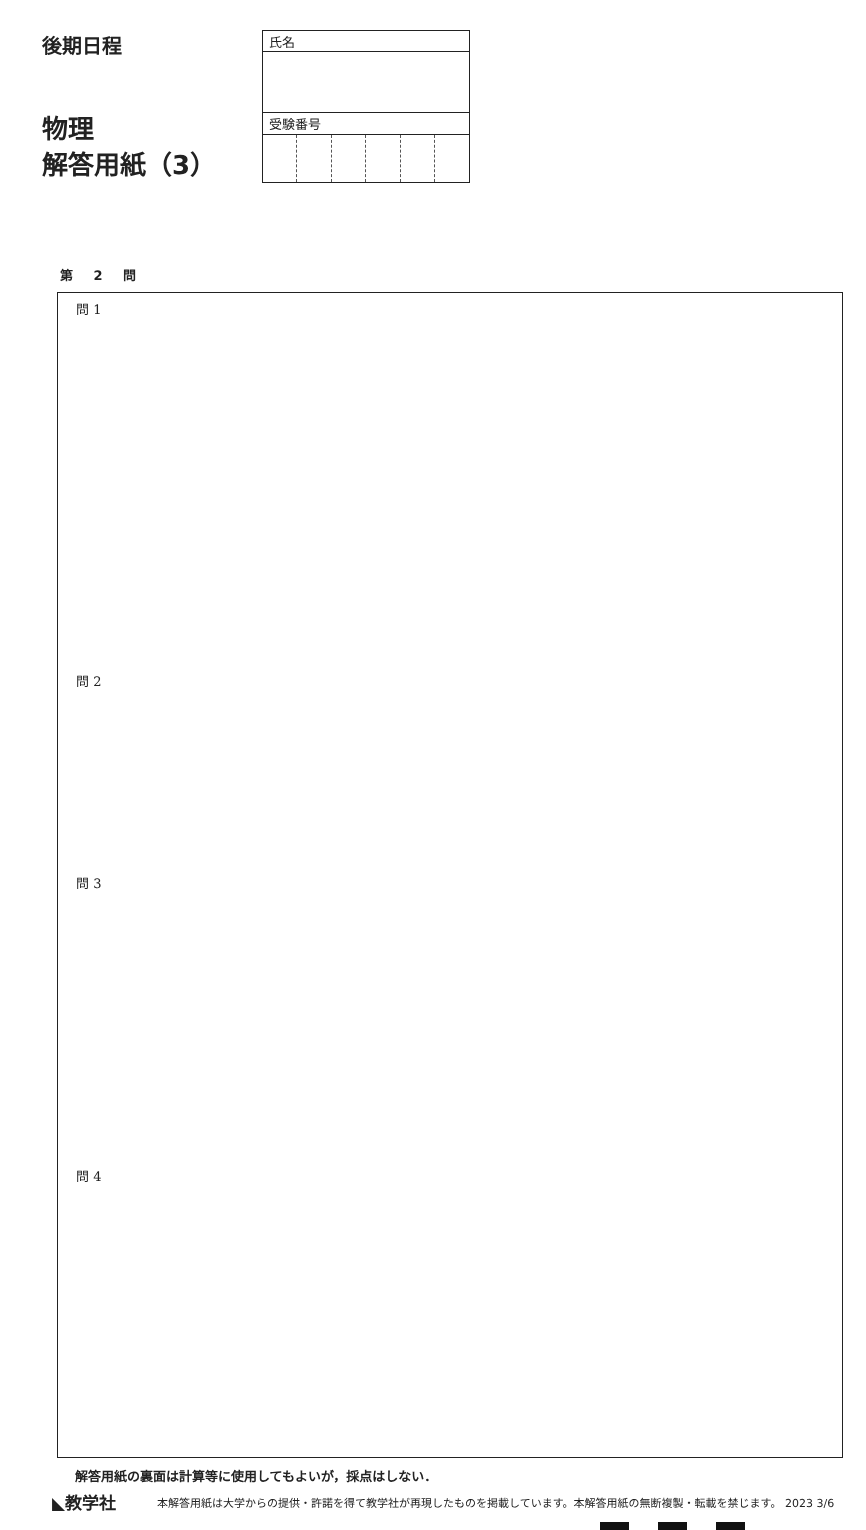後期日程
物理
解答用紙（3）
| 氏名 | | | | | |
| 受験番号 | | | | | |
第 2 問
問 1
問 2
問 3
問 4
解答用紙の裏面は計算等に使用してもよいが，採点はしない．
◣教学社 本解答用紙は大学からの提供・許諾を得て教学社が再現したものを掲載しています。本解答用紙の無断複製・転載を禁じます。 2023 3/6